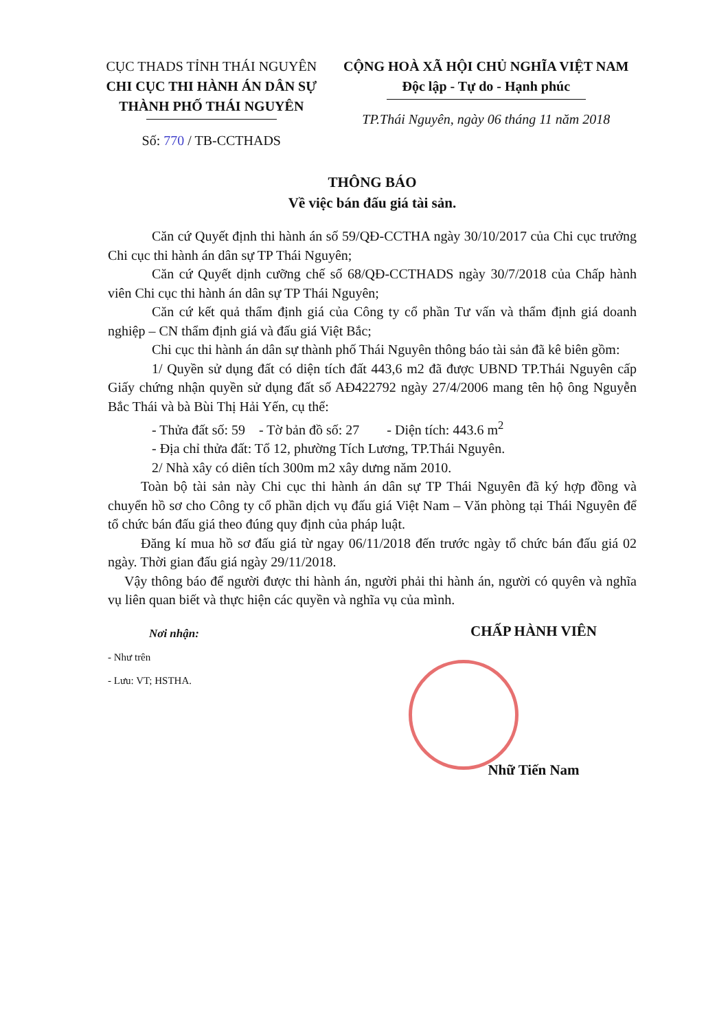CỤC THADS TỈNH THÁI NGUYÊN
CHI CỤC THI HÀNH ÁN DÂN SỰ
THÀNH PHỐ THÁI NGUYÊN
Số: 770 / TB-CCTHADS
CỘNG HOÀ XÃ HỘI CHỦ NGHĨA VIỆT NAM
Độc lập - Tự do - Hạnh phúc
TP.Thái Nguyên, ngày 06 tháng 11 năm 2018
THÔNG BÁO
Về việc bán đấu giá tài sản.
Căn cứ Quyết định thi hành án số 59/QĐ-CCTHA ngày 30/10/2017 của Chi cục trưởng Chi cục thi hành án dân sự TP Thái Nguyên;
Căn cứ Quyết dịnh cưỡng chế số 68/QĐ-CCTHADS ngày 30/7/2018 của Chấp hành viên Chi cục thi hành án dân sự TP Thái Nguyên;
Căn cứ kết quả thẩm định giá của Công ty cổ phần Tư vấn và thẩm định giá doanh nghiệp – CN thẩm định giá và đấu giá Việt Bắc;
Chi cục thi hành án dân sự thành phố Thái Nguyên thông báo tài sản đã kê biên gồm:
1/ Quyền sử dụng đất có diện tích đất 443,6 m2 đã được UBND TP.Thái Nguyên cấp Giấy chứng nhận quyền sử dụng đất số AĐ422792 ngày 27/4/2006 mang tên hộ ông Nguyễn Bắc Thái và bà Bùi Thị Hải Yến, cụ thể:
- Thửa đất số: 59 - Tờ bản đồ số: 27 - Diện tích: 443.6 m<sup>2</sup>
- Địa chỉ thửa đất: Tổ 12, phường Tích Lương, TP.Thái Nguyên.
2/ Nhà xây có diên tích 300m m2 xây dưng năm 2010.
Toàn bộ tài sản này Chi cục thi hành án dân sự TP Thái Nguyên đã ký hợp đồng và chuyển hồ sơ cho Công ty cổ phần dịch vụ đấu giá Việt Nam – Văn phòng tại Thái Nguyên để tổ chức bán đấu giá theo đúng quy định của pháp luật.
Đăng kí mua hồ sơ đấu giá từ ngay 06/11/2018 đến trước ngày tổ chức bán đấu giá 02 ngày. Thời gian đấu giá ngày 29/11/2018.
Vậy thông báo để người được thi hành án, người phải thi hành án, người có quyên và nghĩa vụ liên quan biết và thực hiện các quyền và nghĩa vụ của mình.
Nơi nhận:
- Như trên
- Lưu: VT; HSTHA.
CHẤP HÀNH VIÊN
Nhữ Tiến Nam